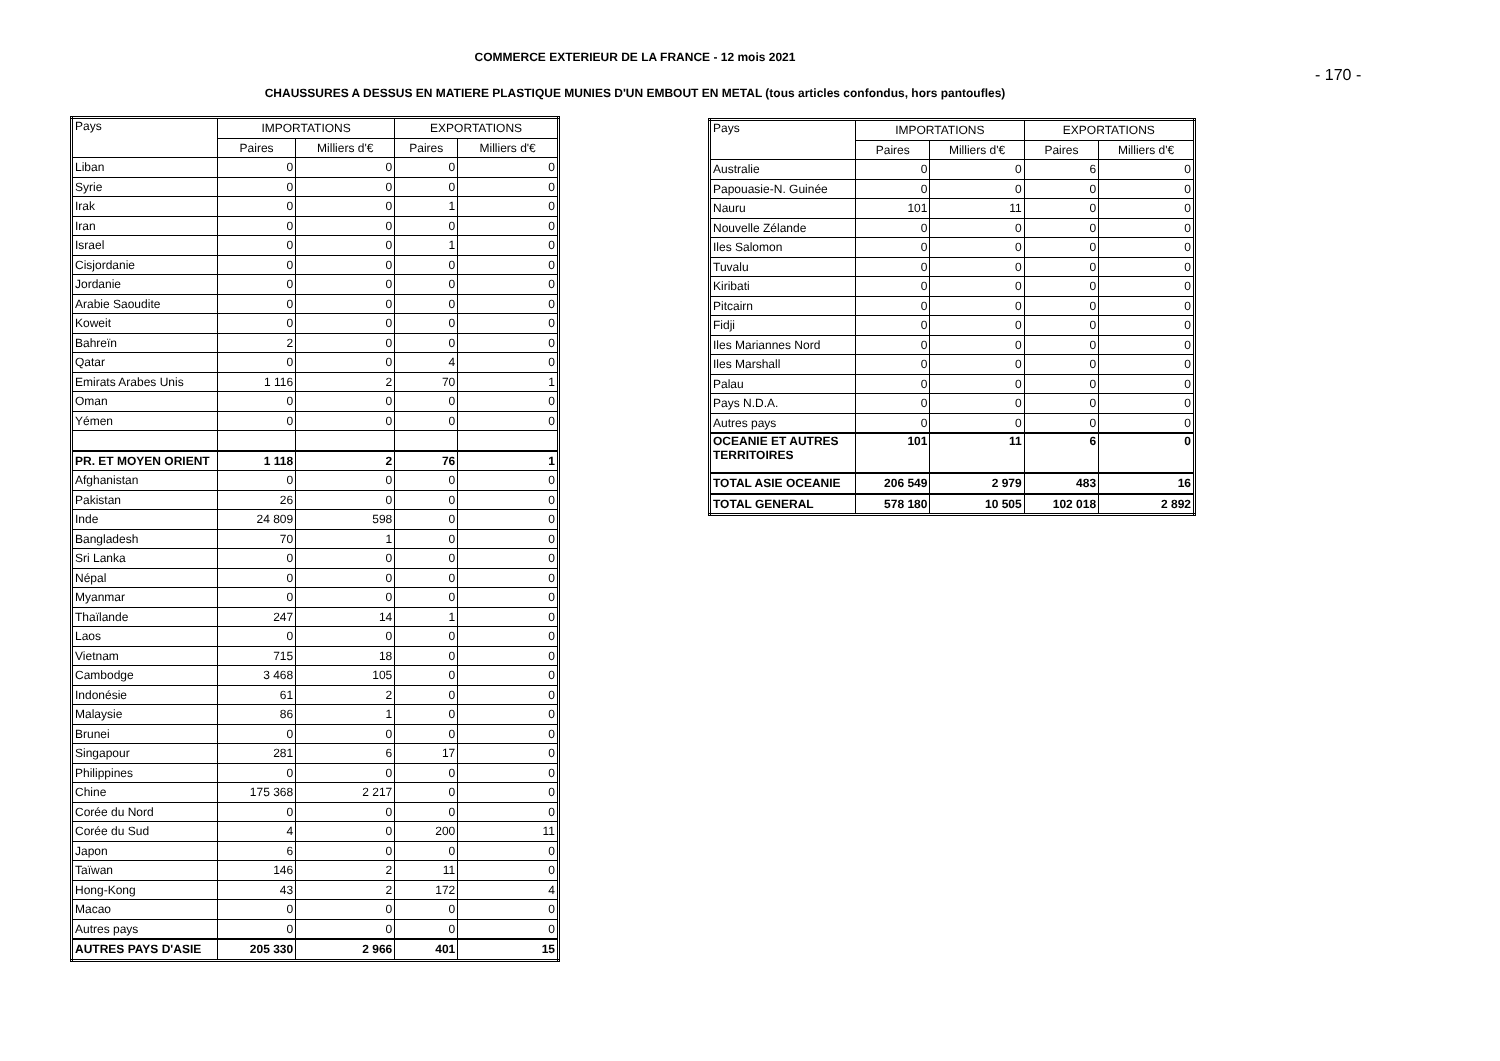COMMERCE EXTERIEUR DE LA FRANCE - 12 mois 2021
- 170 -
CHAUSSURES A DESSUS EN MATIERE PLASTIQUE MUNIES D'UN EMBOUT EN METAL (tous articles confondus, hors pantoufles)
| Pays | IMPORTATIONS | | EXPORTATIONS | |
| --- | --- | --- | --- | --- |
| | Paires | Milliers d'€ | Paires | Milliers d'€ |
| Liban | 0 | 0 | 0 | 0 |
| Syrie | 0 | 0 | 0 | 0 |
| Irak | 0 | 0 | 1 | 0 |
| Iran | 0 | 0 | 0 | 0 |
| Israel | 0 | 0 | 1 | 0 |
| Cisjordanie | 0 | 0 | 0 | 0 |
| Jordanie | 0 | 0 | 0 | 0 |
| Arabie Saoudite | 0 | 0 | 0 | 0 |
| Koweit | 0 | 0 | 0 | 0 |
| Bahreïn | 2 | 0 | 0 | 0 |
| Qatar | 0 | 0 | 4 | 0 |
| Emirats Arabes Unis | 1 116 | 2 | 70 | 1 |
| Oman | 0 | 0 | 0 | 0 |
| Yémen | 0 | 0 | 0 | 0 |
| PR. ET MOYEN ORIENT | 1 118 | 2 | 76 | 1 |
| Afghanistan | 0 | 0 | 0 | 0 |
| Pakistan | 26 | 0 | 0 | 0 |
| Inde | 24 809 | 598 | 0 | 0 |
| Bangladesh | 70 | 1 | 0 | 0 |
| Sri Lanka | 0 | 0 | 0 | 0 |
| Népal | 0 | 0 | 0 | 0 |
| Myanmar | 0 | 0 | 0 | 0 |
| Thaïlande | 247 | 14 | 1 | 0 |
| Laos | 0 | 0 | 0 | 0 |
| Vietnam | 715 | 18 | 0 | 0 |
| Cambodge | 3 468 | 105 | 0 | 0 |
| Indonésie | 61 | 2 | 0 | 0 |
| Malaysie | 86 | 1 | 0 | 0 |
| Brunei | 0 | 0 | 0 | 0 |
| Singapour | 281 | 6 | 17 | 0 |
| Philippines | 0 | 0 | 0 | 0 |
| Chine | 175 368 | 2 217 | 0 | 0 |
| Corée du Nord | 0 | 0 | 0 | 0 |
| Corée du Sud | 4 | 0 | 200 | 11 |
| Japon | 6 | 0 | 0 | 0 |
| Taïwan | 146 | 2 | 11 | 0 |
| Hong-Kong | 43 | 2 | 172 | 4 |
| Macao | 0 | 0 | 0 | 0 |
| Autres pays | 0 | 0 | 0 | 0 |
| AUTRES PAYS D'ASIE | 205 330 | 2 966 | 401 | 15 |
| Pays | IMPORTATIONS | | EXPORTATIONS | |
| --- | --- | --- | --- | --- |
| | Paires | Milliers d'€ | Paires | Milliers d'€ |
| Australie | 0 | 0 | 6 | 0 |
| Papouasie-N. Guinée | 0 | 0 | 0 | 0 |
| Nauru | 101 | 11 | 0 | 0 |
| Nouvelle Zélande | 0 | 0 | 0 | 0 |
| Iles Salomon | 0 | 0 | 0 | 0 |
| Tuvalu | 0 | 0 | 0 | 0 |
| Kiribati | 0 | 0 | 0 | 0 |
| Pitcairn | 0 | 0 | 0 | 0 |
| Fidji | 0 | 0 | 0 | 0 |
| Iles Mariannes Nord | 0 | 0 | 0 | 0 |
| Iles Marshall | 0 | 0 | 0 | 0 |
| Palau | 0 | 0 | 0 | 0 |
| Pays N.D.A. | 0 | 0 | 0 | 0 |
| Autres pays | 0 | 0 | 0 | 0 |
| OCEANIE ET AUTRES TERRITOIRES | 101 | 11 | 6 | 0 |
| TOTAL ASIE OCEANIE | 206 549 | 2 979 | 483 | 16 |
| TOTAL GENERAL | 578 180 | 10 505 | 102 018 | 2 892 |